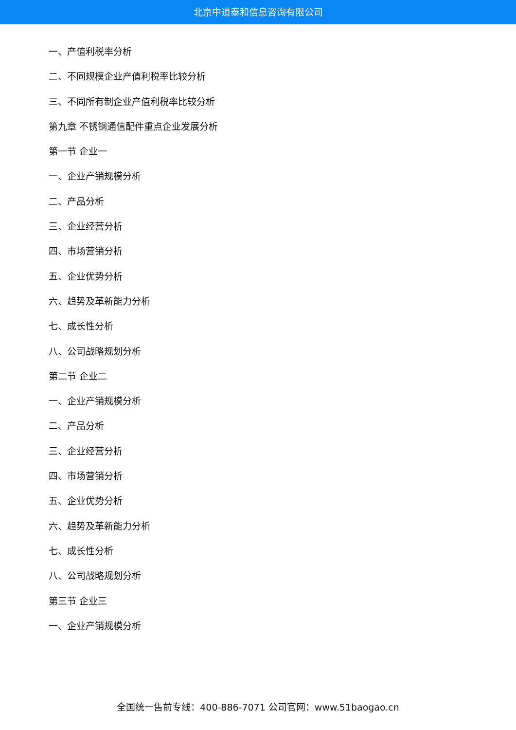北京中道泰和信息咨询有限公司
一、产值利税率分析
二、不同规模企业产值利税率比较分析
三、不同所有制企业产值利税率比较分析
第九章 不锈钢通信配件重点企业发展分析
第一节 企业一
一、企业产销规模分析
二、产品分析
三、企业经营分析
四、市场营销分析
五、企业优势分析
六、趋势及革新能力分析
七、成长性分析
八、公司战略规划分析
第二节 企业二
一、企业产销规模分析
二、产品分析
三、企业经营分析
四、市场营销分析
五、企业优势分析
六、趋势及革新能力分析
七、成长性分析
八、公司战略规划分析
第三节 企业三
一、企业产销规模分析
全国统一售前专线：400-886-7071 公司官网：www.51baogao.cn